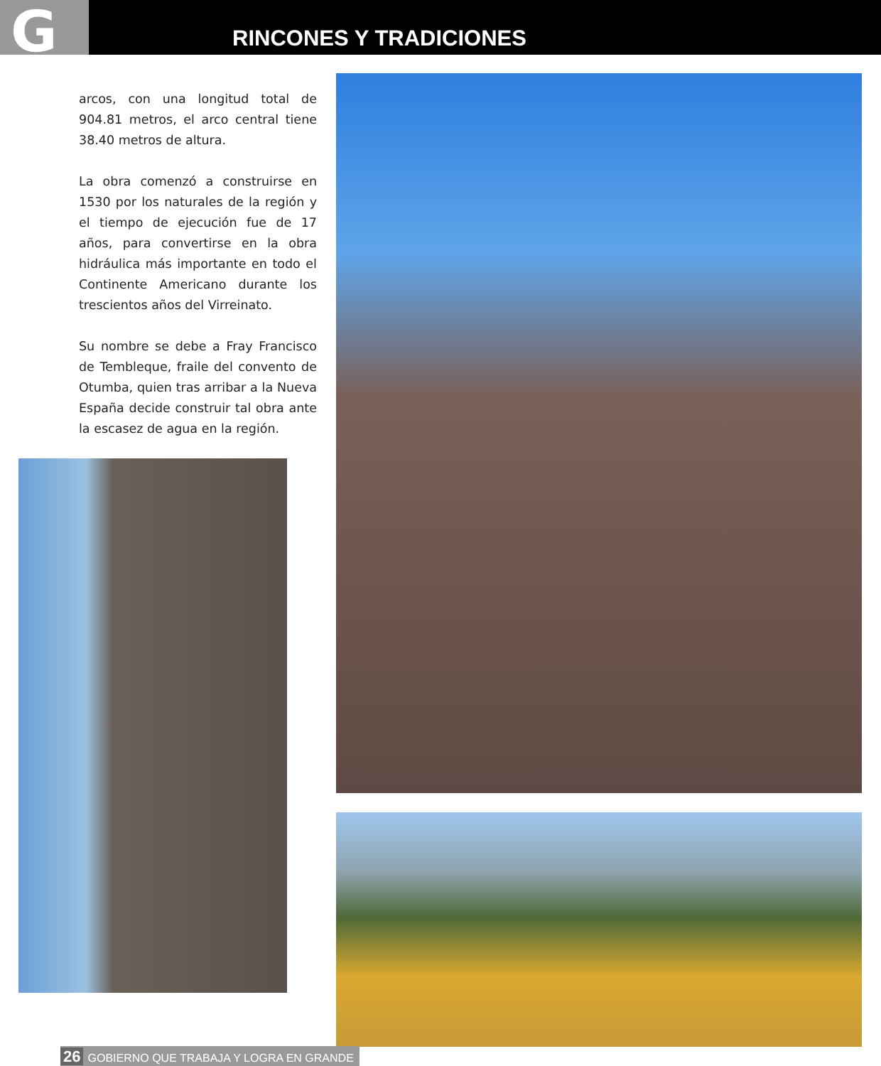G RINCONES Y TRADICIONES
arcos, con una longitud total de 904.81 metros, el arco central tiene 38.40 metros de altura.
La obra comenzó a construirse en 1530 por los naturales de la región y el tiempo de ejecución fue de 17 años, para convertirse en la obra hidráulica más importante en todo el Continente Americano durante los trescientos años del Virreinato.
Su nombre se debe a Fray Francisco de Tembleque, fraile del convento de Otumba, quien tras arribar a la Nueva España decide construir tal obra ante la escasez de agua en la región.
26 GOBIERNO QUE TRABAJA Y LOGRA EN GRANDE